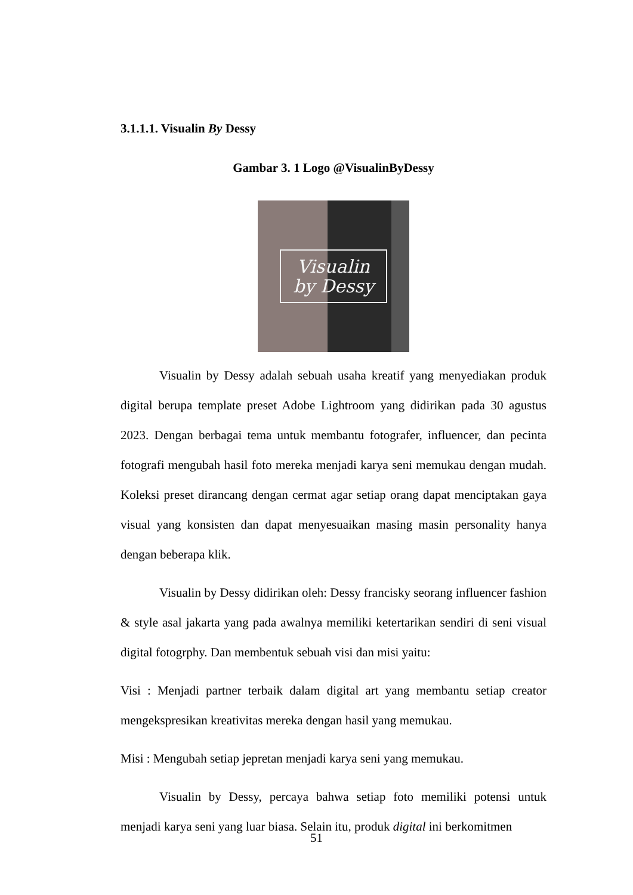3.1.1.1. Visualin By Dessy
Gambar 3. 1 Logo @VisualinByDessy
Visualin
by Dessy
Visualin by Dessy adalah sebuah usaha kreatif yang menyediakan produk digital berupa template preset Adobe Lightroom yang didirikan pada 30 agustus 2023. Dengan berbagai tema untuk membantu fotografer, influencer, dan pecinta fotografi mengubah hasil foto mereka menjadi karya seni memukau dengan mudah. Koleksi preset dirancang dengan cermat agar setiap orang dapat menciptakan gaya visual yang konsisten dan dapat menyesuaikan masing masin personality hanya dengan beberapa klik.
Visualin by Dessy didirikan oleh: Dessy francisky seorang influencer fashion & style asal jakarta yang pada awalnya memiliki ketertarikan sendiri di seni visual digital fotogrphy. Dan membentuk sebuah visi dan misi yaitu:
Visi : Menjadi partner terbaik dalam digital art yang membantu setiap creator mengekspresikan kreativitas mereka dengan hasil yang memukau.
Misi : Mengubah setiap jepretan menjadi karya seni yang memukau.
Visualin by Dessy, percaya bahwa setiap foto memiliki potensi untuk menjadi karya seni yang luar biasa. Selain itu, produk digital ini berkomitmen
51